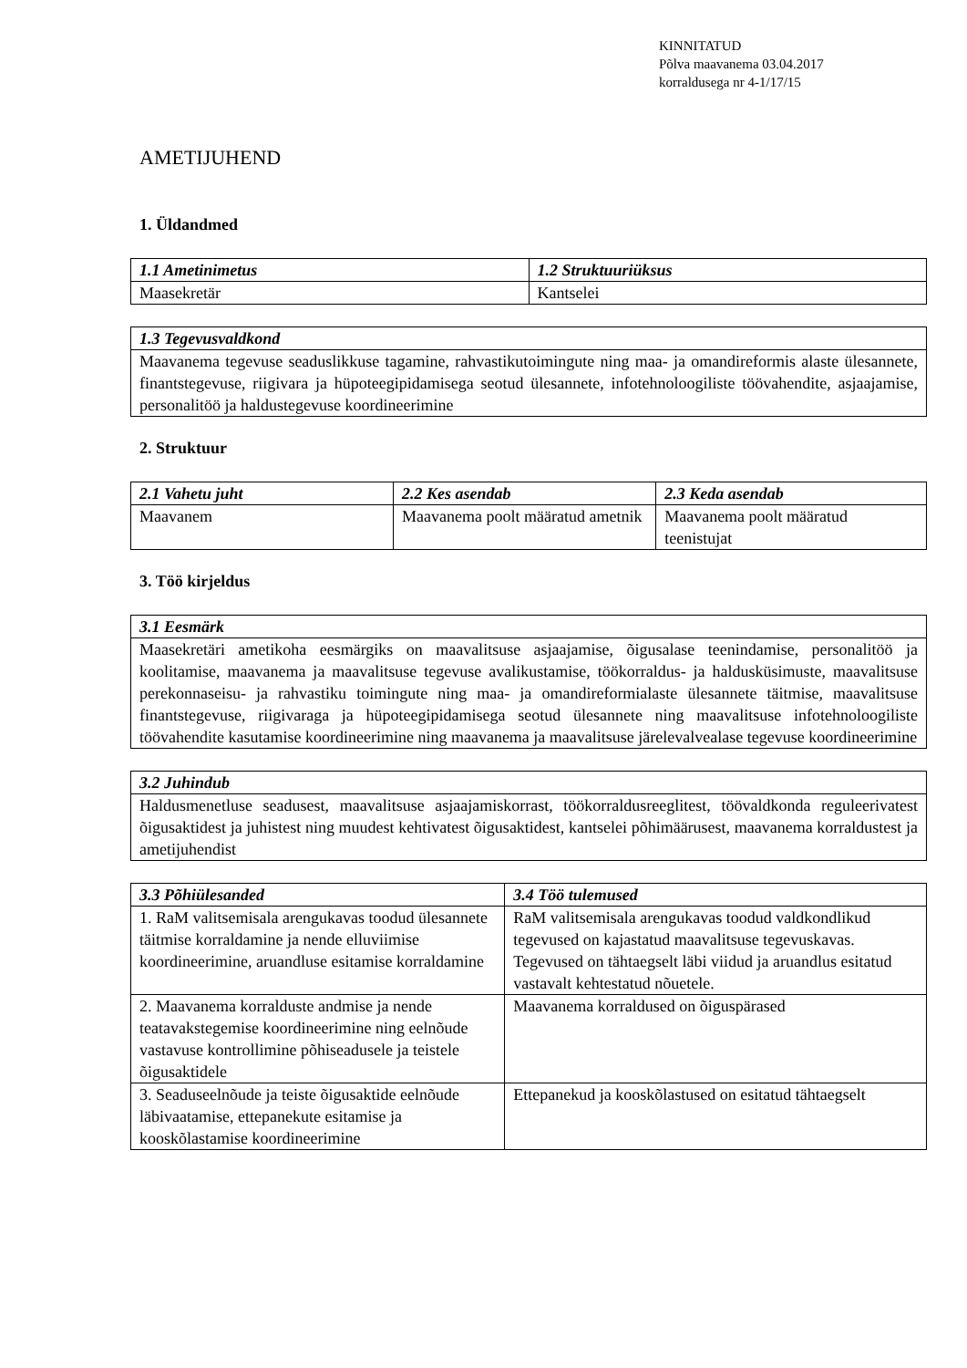KINNITATUD
Põlva maavanema 03.04.2017
korraldusega nr 4-1/17/15
AMETIJUHEND
1. Üldandmed
| 1.1 Ametinimetus | 1.2 Struktuuriüksus |
| --- | --- |
| Maasekretär | Kantselei |
| 1.3 Tegevusvaldkond |
| --- |
| Maavanema tegevuse seaduslikkuse tagamine, rahvastikutoimingute ning maa- ja omandireformis alaste ülesannete, finantstegevuse, riigivara ja hüpoteegipidamisega seotud ülesannete, infotehnoloogiliste töövahendite, asjaajamise, personalitöö ja haldustegevuse koordineerimine |
2. Struktuur
| 2.1 Vahetu juht | 2.2 Kes asendab | 2.3 Keda asendab |
| --- | --- | --- |
| Maavanem | Maavanema poolt määratud ametnik | Maavanema poolt määratud teenistujat |
3. Töö kirjeldus
| 3.1 Eesmärk |
| --- |
| Maasekretäri ametikoha eesmärgiks on maavalitsuse asjaajamise, õigusalase teenindamise, personalitöö ja koolitamise, maavanema ja maavalitsuse tegevuse avalikustamise, töökorraldus- ja haldusküsimuste, maavalitsuse perekonnaseisu- ja rahvastiku toimingute ning maa- ja omandireformialaste ülesannete täitmise, maavalitsuse finantstegevuse, riigivaraga ja hüpoteegipidamisega seotud ülesannete ning maavalitsuse infotehnoloogiliste töövahendite kasutamise koordineerimine ning maavanema ja maavalitsuse järelevalvealase tegevuse koordineerimine |
| 3.2 Juhindub |
| --- |
| Haldusmenetluse seadusest, maavalitsuse asjaajamiskorrast, töökorraldusreeglitest, töövaldkonda reguleerivatest õigusaktidest ja juhistest ning muudest kehtivatest õigusaktidest, kantselei põhimäärusest, maavanema korraldustest ja ametijuhendist |
| 3.3 Põhiülesanded | 3.4 Töö tulemused |
| --- | --- |
| 1. RaM valitsemisala arengukavas toodud ülesannete täitmise korraldamine ja nende elluviimise koordineerimine, aruandluse esitamise korraldamine | RaM valitsemisala arengukavas toodud valdkondlikud tegevused on kajastatud maavalitsuse tegevuskavas. Tegevused on tähtaegselt läbi viidud ja aruandlus esitatud vastavalt kehtestatud nõuetele. |
| 2. Maavanema korralduste andmise ja nende teatavakstegemise koordineerimine ning eelnõude vastavuse kontrollimine põhiseadusele ja teistele õigusaktidele | Maavanema korraldused on õiguspärased |
| 3. Seaduseelnõude ja teiste õigusaktide eelnõude läbivaatamise, ettepanekute esitamise ja kooskõlastamise koordineerimine | Ettepanekud ja kooskõlastused on esitatud tähtaegselt |